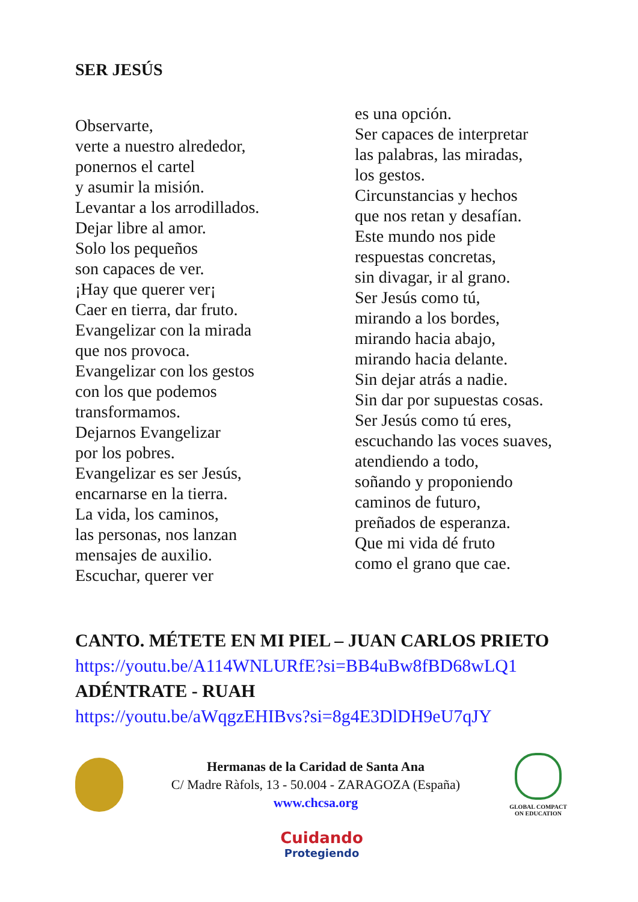SER JESÚS
Observarte,
verte a nuestro alrededor,
ponernos el cartel
y asumir la misión.
Levantar a los arrodillados.
Dejar libre al amor.
Solo los pequeños
son capaces de ver.
¡Hay que querer ver¡
Caer en tierra, dar fruto.
Evangelizar con la mirada
que nos provoca.
Evangelizar con los gestos
con los que podemos
transformamos.
Dejarnos Evangelizar
por los pobres.
Evangelizar es ser Jesús,
encarnarse en la tierra.
La vida, los caminos,
las personas, nos lanzan
mensajes de auxilio.
Escuchar, querer ver
es una opción.
Ser capaces de interpretar
las palabras, las miradas,
los gestos.
Circunstancias y hechos
que nos retan y desafían.
Este mundo nos pide
respuestas concretas,
sin divagar, ir al grano.
Ser Jesús como tú,
mirando a los bordes,
mirando hacia abajo,
mirando hacia delante.
Sin dejar atrás a nadie.
Sin dar por supuestas cosas.
Ser Jesús como tú eres,
escuchando las voces suaves,
atendiendo a todo,
soñando y proponiendo
caminos de futuro,
preñados de esperanza.
Que mi vida dé fruto
como el grano que cae.
CANTO. MÉTETE EN MI PIEL – JUAN CARLOS PRIETO
https://youtu.be/A114WNLURfE?si=BB4uBw8fBD68wLQ1
ADÉNTRATE - RUAH
https://youtu.be/aWqgzEHIBvs?si=8g4E3DlDH9eU7qJY
Hermanas de la Caridad de Santa Ana
C/ Madre Ràfols, 13 - 50.004 - ZARAGOZA (España)
www.chcsa.org
GLOBAL COMPACT ON EDUCATION
Cuidando
Protegiendo